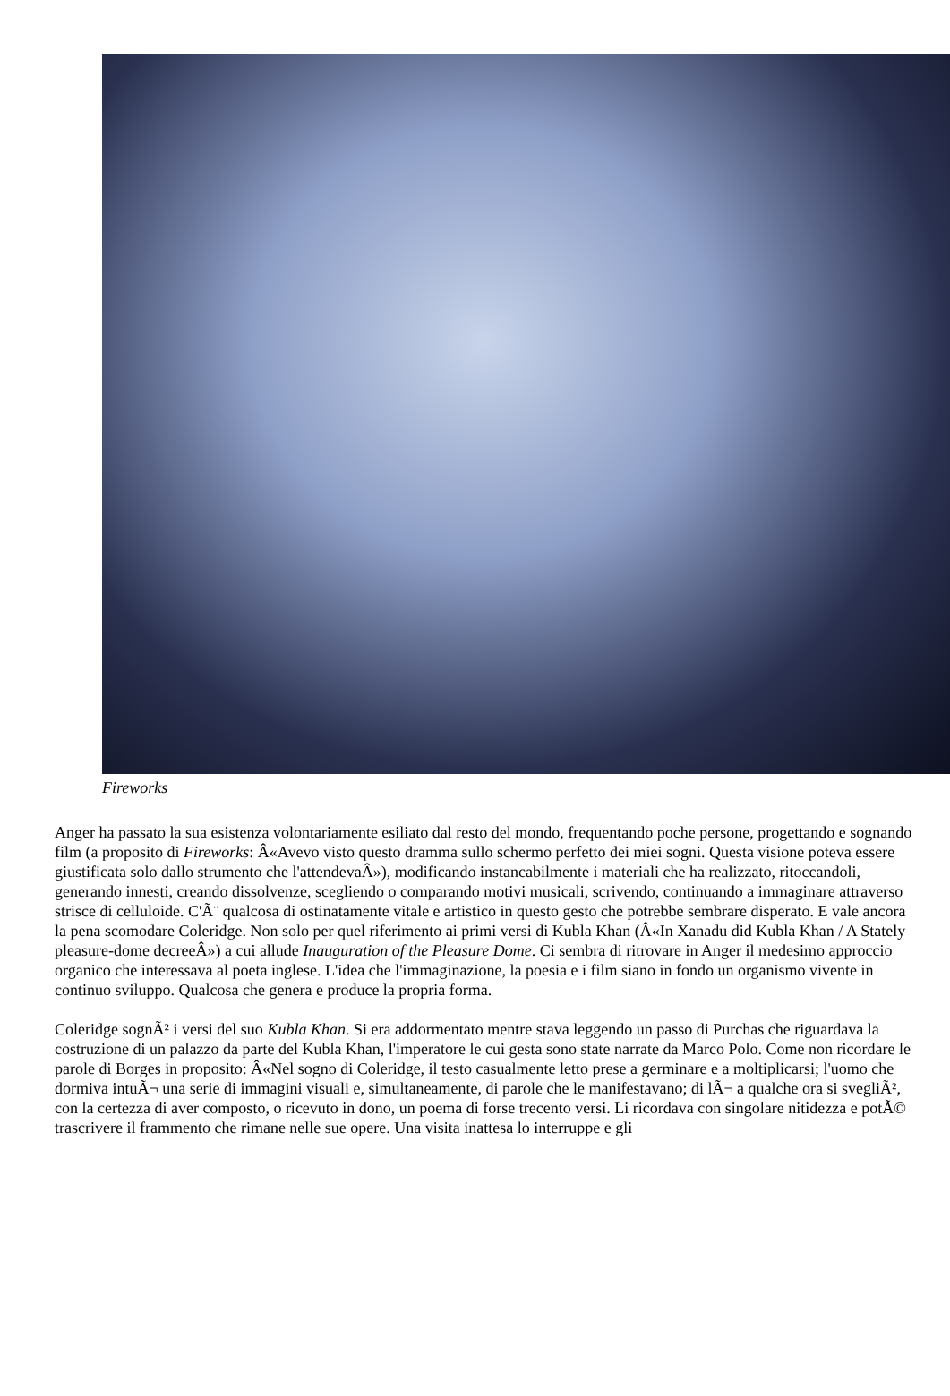Fireworks
Anger ha passato la sua esistenza volontariamente esiliato dal resto del mondo, frequentando poche persone, progettando e sognando film (a proposito di Fireworks: Â«Avevo visto questo dramma sullo schermo perfetto dei miei sogni. Questa visione poteva essere giustificata solo dallo strumento che l'attendevaÂ»), modificando instancabilmente i materiali che ha realizzato, ritoccandoli, generando innesti, creando dissolvenze, scegliendo o comparando motivi musicali, scrivendo, continuando a immaginare attraverso strisce di celluloide. C'Ã¨ qualcosa di ostinatamente vitale e artistico in questo gesto che potrebbe sembrare disperato. E vale ancora la pena scomodare Coleridge. Non solo per quel riferimento ai primi versi di Kubla Khan (Â«In Xanadu did Kubla Khan / A Stately pleasure-dome decreeÂ») a cui allude Inauguration of the Pleasure Dome. Ci sembra di ritrovare in Anger il medesimo approccio organico che interessava al poeta inglese. L'idea che l'immaginazione, la poesia e i film siano in fondo un organismo vivente in continuo sviluppo. Qualcosa che genera e produce la propria forma.
Coleridge sognÃ² i versi del suo Kubla Khan. Si era addormentato mentre stava leggendo un passo di Purchas che riguardava la costruzione di un palazzo da parte del Kubla Khan, l'imperatore le cui gesta sono state narrate da Marco Polo. Come non ricordare le parole di Borges in proposito: Â«Nel sogno di Coleridge, il testo casualmente letto prese a germinare e a moltiplicarsi; l'uomo che dormiva intuÃ¬ una serie di immagini visuali e, simultaneamente, di parole che le manifestavano; di lÃ¬ a qualche ora si svegliÃ², con la certezza di aver composto, o ricevuto in dono, un poema di forse trecento versi. Li ricordava con singolare nitidezza e potÃ© trascrivere il frammento che rimane nelle sue opere. Una visita inattesa lo interruppe e gli